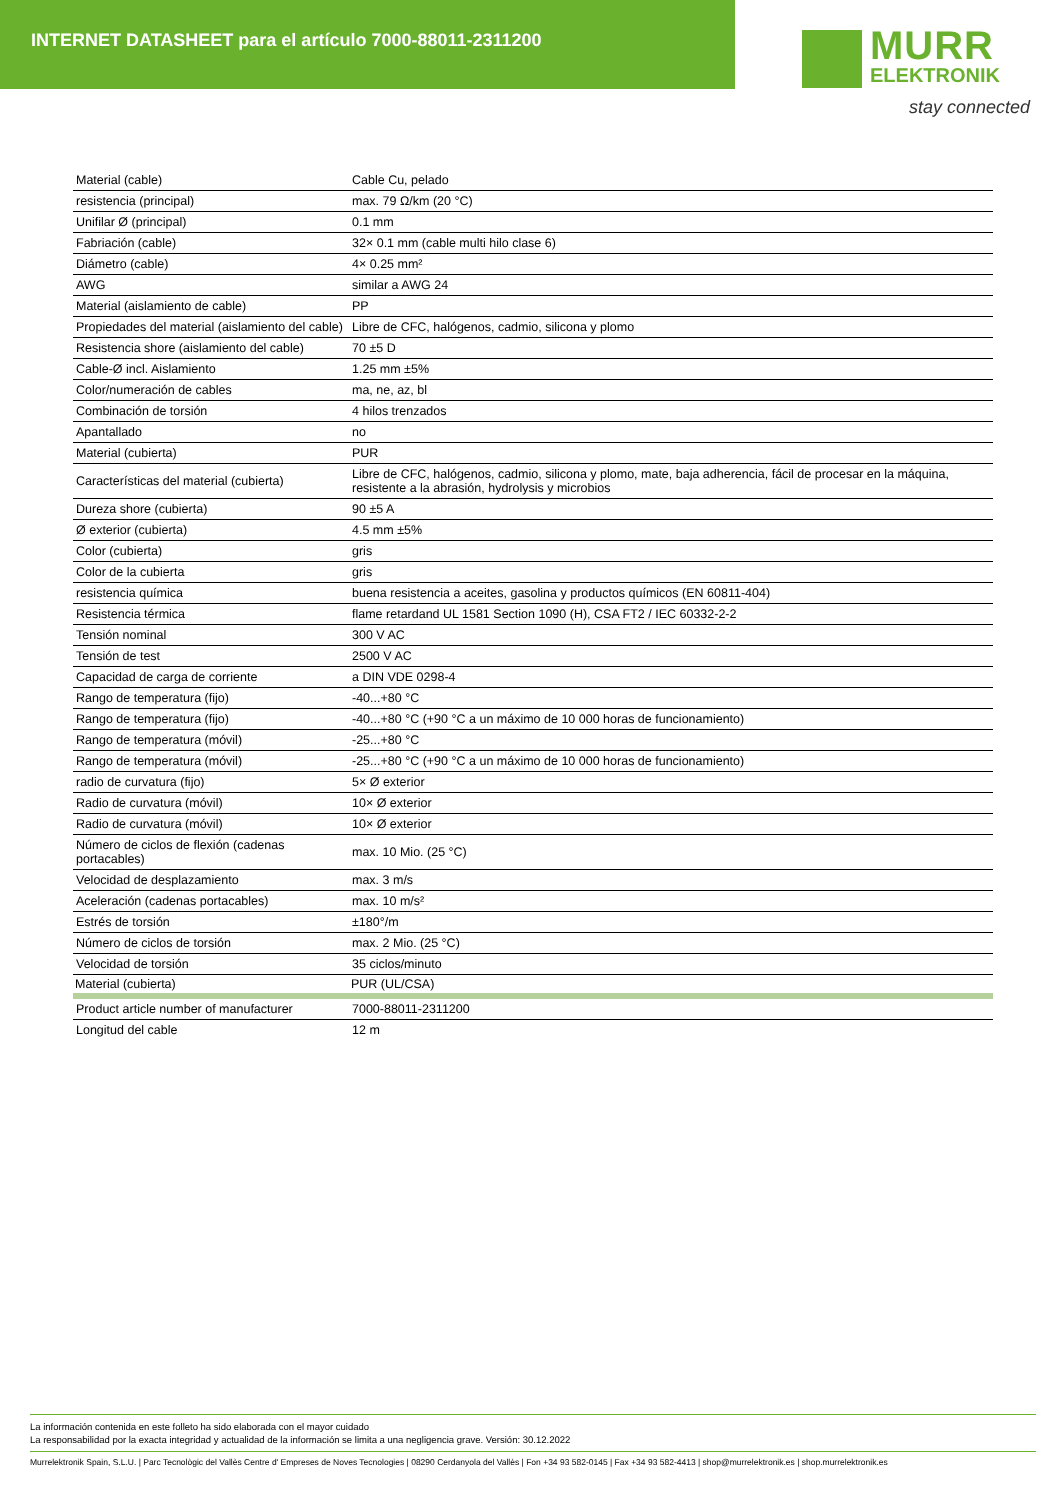INTERNET DATASHEET para el artículo 7000-88011-2311200
MURR
ELEKTRONIK
stay connected
| Material (cable) | Cable Cu, pelado |
| resistencia (principal) | max. 79 Ω/km (20 °C) |
| Unifilar Ø (principal) | 0.1 mm |
| Fabriación (cable) | 32× 0.1 mm (cable multi hilo clase 6) |
| Diámetro (cable) | 4× 0.25 mm² |
| AWG | similar a AWG 24 |
| Material (aislamiento de cable) | PP |
| Propiedades del material (aislamiento del cable) | Libre de CFC, halógenos, cadmio, silicona y plomo |
| Resistencia shore (aislamiento del cable) | 70 ±5 D |
| Cable-Ø incl. Aislamiento | 1.25 mm ±5% |
| Color/numeración de cables | ma, ne, az, bl |
| Combinación de torsión | 4 hilos trenzados |
| Apantallado | no |
| Material (cubierta) | PUR |
| Características del material (cubierta) | Libre de CFC, halógenos, cadmio, silicona y plomo, mate, baja adherencia, fácil de procesar en la máquina, resistente a la abrasión, hydrolysis y microbios |
| Dureza shore (cubierta) | 90 ±5 A |
| Ø exterior (cubierta) | 4.5 mm ±5% |
| Color (cubierta) | gris |
| Color de la cubierta | gris |
| resistencia química | buena resistencia a aceites, gasolina y productos químicos (EN 60811-404) |
| Resistencia térmica | flame retardand UL 1581 Section 1090 (H), CSA FT2 / IEC 60332-2-2 |
| Tensión nominal | 300 V AC |
| Tensión de test | 2500 V AC |
| Capacidad de carga de corriente | a DIN VDE 0298-4 |
| Rango de temperatura (fijo) | -40...+80 °C |
| Rango de temperatura (fijo) | -40...+80 °C (+90 °C a un máximo de 10 000 horas de funcionamiento) |
| Rango de temperatura (móvil) | -25...+80 °C |
| Rango de temperatura (móvil) | -25...+80 °C (+90 °C a un máximo de 10 000 horas de funcionamiento) |
| radio de curvatura (fijo) | 5× Ø exterior |
| Radio de curvatura (móvil) | 10× Ø exterior |
| Radio de curvatura (móvil) | 10× Ø exterior |
| Número de ciclos de flexión (cadenas portacables) | max. 10 Mio. (25 °C) |
| Velocidad de desplazamiento | max. 3 m/s |
| Aceleración (cadenas portacables) | max. 10 m/s² |
| Estrés de torsión | ±180°/m |
| Número de ciclos de torsión | max. 2 Mio. (25 °C) |
| Velocidad de torsión | 35 ciclos/minuto |
| Material (cubierta) | PUR (UL/CSA) |
| Product article number of manufacturer | 7000-88011-2311200 |
| Longitud del cable | 12 m |
La información contenida en este folleto ha sido elaborada con el mayor cuidado
La responsabilidad por la exacta integridad y actualidad de la información se limita a una negligencia grave. Versión: 30.12.2022
Murrelektronik Spain, S.L.U. | Parc Tecnològic del Vallès Centre d' Empreses de Noves Tecnologies | 08290 Cerdanyola del Vallès | Fon +34 93 582-0145 | Fax +34 93 582-4413 | shop@murrelektronik.es | shop.murrelektronik.es